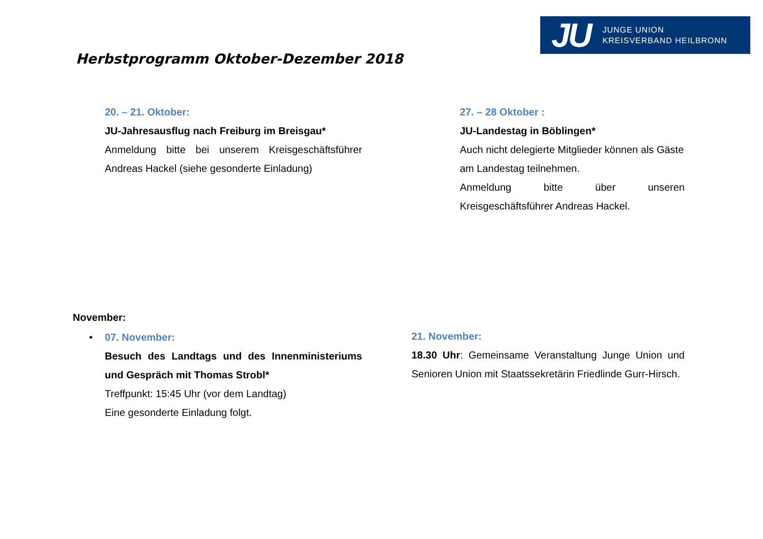JU JUNGE UNION
KREISVERBAND HEILBRONN
Herbstprogramm Oktober-Dezember 2018
20. – 21. Oktober:
JU-Jahresausflug nach Freiburg im Breisgau*
Anmeldung bitte bei unserem Kreisgeschäftsführer Andreas Hackel (siehe gesonderte Einladung)
27. – 28 Oktober :
JU-Landestag in Böblingen*
Auch nicht delegierte Mitglieder können als Gäste am Landestag teilnehmen.
Anmeldung bitte über unseren Kreisgeschäftsführer Andreas Hackel.
November:
• 07. November:
Besuch des Landtags und des Innenministeriums und Gespräch mit Thomas Strobl*
Treffpunkt: 15:45 Uhr (vor dem Landtag)
Eine gesonderte Einladung folgt.
21. November:
18.30 Uhr: Gemeinsame Veranstaltung Junge Union und Senioren Union mit Staatssekretärin Friedlinde Gurr-Hirsch.